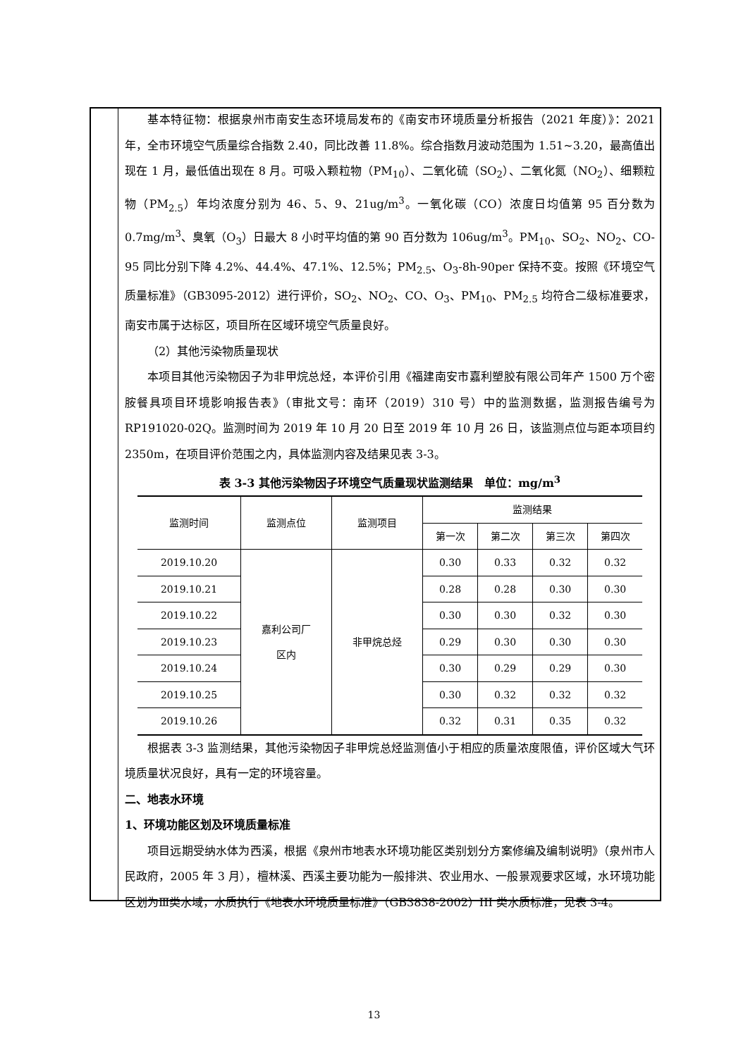基本特征物：根据泉州市南安生态环境局发布的《南安市环境质量分析报告（2021 年度）》：2021 年，全市环境空气质量综合指数 2.40，同比改善 11.8%。综合指数月波动范围为 1.51~3.20，最高值出现在 1 月，最低值出现在 8 月。可吸入颗粒物（PM<sub>10</sub>）、二氧化硫（SO<sub>2</sub>）、二氧化氮（NO<sub>2</sub>）、细颗粒物（PM<sub>2.5</sub>）年均浓度分别为 46、5、9、21ug/m<sup>3</sup>。一氧化碳（CO）浓度日均值第 95 百分数为 0.7mg/m<sup>3</sup>、臭氧（O<sub>3</sub>）日最大 8 小时平均值的第 90 百分数为 106ug/m<sup>3</sup>。PM<sub>10</sub>、SO<sub>2</sub>、NO<sub>2</sub>、CO-95 同比分别下降 4.2%、44.4%、47.1%、12.5%；PM<sub>2.5</sub>、O<sub>3</sub>-8h-90per 保持不变。按照《环境空气质量标准》（GB3095-2012）进行评价，SO<sub>2</sub>、NO<sub>2</sub>、CO、O<sub>3</sub>、PM<sub>10</sub>、PM<sub>2.5</sub> 均符合二级标准要求，南安市属于达标区，项目所在区域环境空气质量良好。
（2）其他污染物质量现状
本项目其他污染物因子为非甲烷总烃，本评价引用《福建南安市嘉利塑胶有限公司年产 1500 万个密胺餐具项目环境影响报告表》（审批文号：南环（2019）310 号）中的监测数据，监测报告编号为 RP191020-02Q。监测时间为 2019 年 10 月 20 日至 2019 年 10 月 26 日，该监测点位与距本项目约 2350m，在项目评价范围之内，具体监测内容及结果见表 3-3。
表 3-3 其他污染物因子环境空气质量现状监测结果　单位：mg/m<sup>3</sup>
| 监测时间 | 监测点位 | 监测项目 | 监测结果 | | | |
| --- | --- | --- | --- | --- | --- | --- |
| | | | 第一次 | 第二次 | 第三次 | 第四次 |
| 2019.10.20 | 嘉利公司厂 区内 | 非甲烷总烃 | 0.30 | 0.33 | 0.32 | 0.32 |
| 2019.10.21 | | | 0.28 | 0.28 | 0.30 | 0.30 |
| 2019.10.22 | | | 0.30 | 0.30 | 0.32 | 0.30 |
| 2019.10.23 | | | 0.29 | 0.30 | 0.30 | 0.30 |
| 2019.10.24 | | | 0.30 | 0.29 | 0.29 | 0.30 |
| 2019.10.25 | | | 0.30 | 0.32 | 0.32 | 0.32 |
| 2019.10.26 | | | 0.32 | 0.31 | 0.35 | 0.32 |
根据表 3-3 监测结果，其他污染物因子非甲烷总烃监测值小于相应的质量浓度限值，评价区域大气环境质量状况良好，具有一定的环境容量。
二、地表水环境
1、环境功能区划及环境质量标准
项目远期受纳水体为西溪，根据《泉州市地表水环境功能区类别划分方案修编及编制说明》（泉州市人民政府，2005 年 3 月），檀林溪、西溪主要功能为一般排洪、农业用水、一般景观要求区域，水环境功能区划为Ⅲ类水域，水质执行《地表水环境质量标准》（GB3838-2002）III 类水质标准，见表 3-4。
13